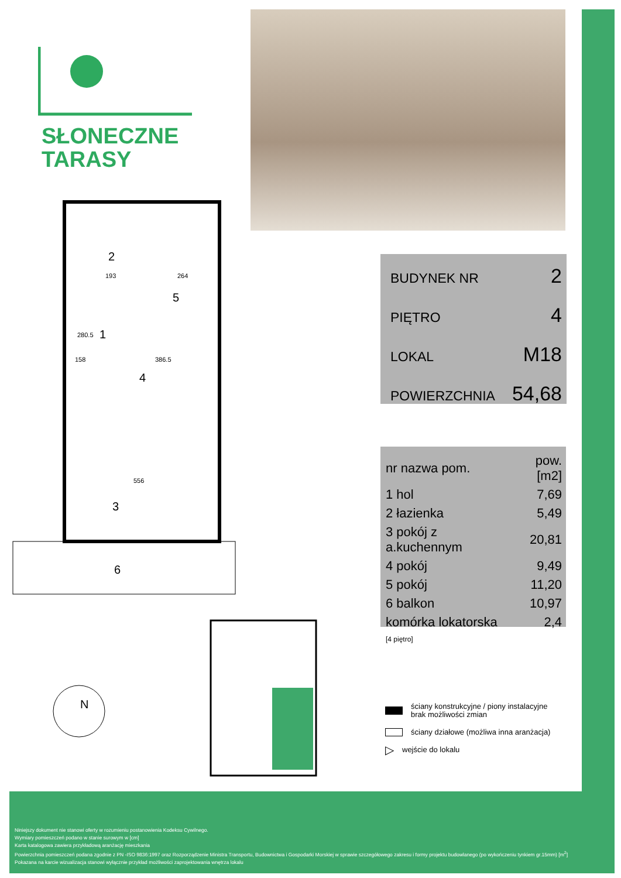SŁONECZNE
TARASY
BUDYNEK NR 2
PIĘTRO 4
LOKAL M18
POWIERZCHNIA 54,68
| nr nazwa pom. | pow.[m2] |
| --- | --- |
| 1 hol | 7,69 |
| 2 łazienka | 5,49 |
| 3 pokój z a.kuchennym | 20,81 |
| 4 pokój | 9,49 |
| 5 pokój | 11,20 |
| 6 balkon | 10,97 |
| komórka lokatorska [4 piętro] | 2,4 |
2
5
1
4
3
6
193
264
280.5
158
386.5
556
N
ściany konstrukcyjne / piony instalacyjne
brak możliwości zmian
ściany działowe (możliwa inna aranżacja)
▷ wejście do lokalu
Niniejszy dokument nie stanowi oferty w rozumieniu postanowienia Kodeksu Cywilnego.
Wymiary pomieszczeń podano w stanie surowym w [cm]
Karta katalogowa zawiera przykładową aranżację mieszkania
Powierzchnia pomieszczeń podana zgodnie z PN -ISO 9836:1997 oraz Rozporządzenie Ministra Transportu, Budownictwa i Gospodarki Morskiej w sprawie szczegółowego zakresu i formy projektu budowlanego (po wykończeniu tynkiem gr.15mm) [m<sup>2</sup>]
Pokazana na karcie wizualizacja stanowi wyłącznie przykład możliwości zaprojektowania wnętrza lokalu